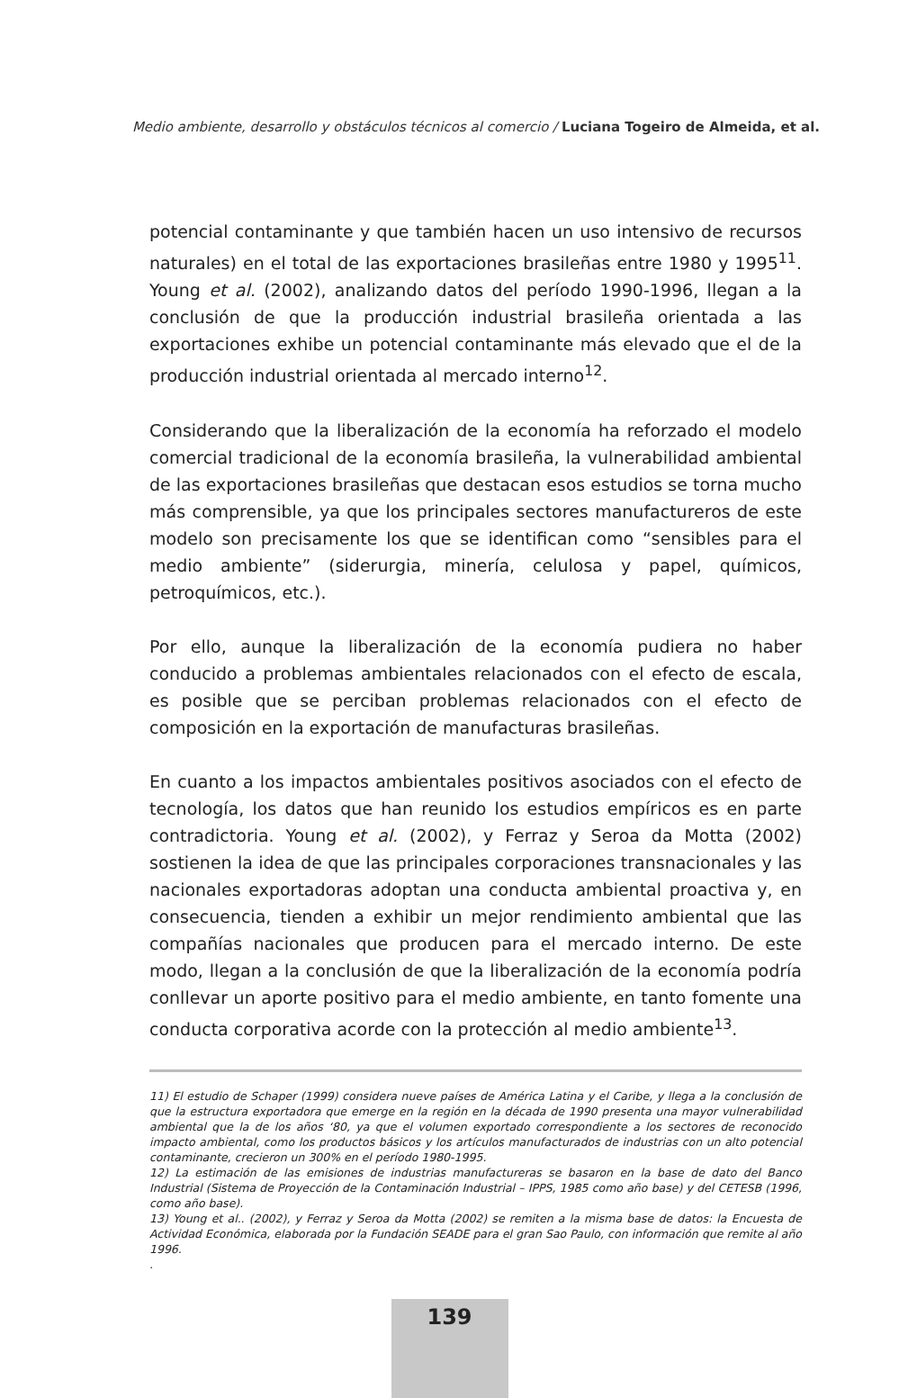Medio ambiente, desarrollo y obstáculos técnicos al comercio / Luciana Togeiro de Almeida, et al.
potencial contaminante y que también hacen un uso intensivo de recursos naturales) en el total de las exportaciones brasileñas entre 1980 y 1995<sup>11</sup>. Young et al. (2002), analizando datos del período 1990-1996, llegan a la conclusión de que la producción industrial brasileña orientada a las exportaciones exhibe un potencial contaminante más elevado que el de la producción industrial orientada al mercado interno<sup>12</sup>.
Considerando que la liberalización de la economía ha reforzado el modelo comercial tradicional de la economía brasileña, la vulnerabilidad ambiental de las exportaciones brasileñas que destacan esos estudios se torna mucho más comprensible, ya que los principales sectores manufactureros de este modelo son precisamente los que se identifican como “sensibles para el medio ambiente” (siderurgia, minería, celulosa y papel, químicos, petroquímicos, etc.).
Por ello, aunque la liberalización de la economía pudiera no haber conducido a problemas ambientales relacionados con el efecto de escala, es posible que se perciban problemas relacionados con el efecto de composición en la exportación de manufacturas brasileñas.
En cuanto a los impactos ambientales positivos asociados con el efecto de tecnología, los datos que han reunido los estudios empíricos es en parte contradictoria. Young et al. (2002), y Ferraz y Seroa da Motta (2002) sostienen la idea de que las principales corporaciones transnacionales y las nacionales exportadoras adoptan una conducta ambiental proactiva y, en consecuencia, tienden a exhibir un mejor rendimiento ambiental que las compañías nacionales que producen para el mercado interno. De este modo, llegan a la conclusión de que la liberalización de la economía podría conllevar un aporte positivo para el medio ambiente, en tanto fomente una conducta corporativa acorde con la protección al medio ambiente<sup>13</sup>.
11) El estudio de Schaper (1999) considera nueve países de América Latina y el Caribe, y llega a la conclusión de que la estructura exportadora que emerge en la región en la década de 1990 presenta una mayor vulnerabilidad ambiental que la de los años ‘80, ya que el volumen exportado correspondiente a los sectores de reconocido impacto ambiental, como los productos básicos y los artículos manufacturados de industrias con un alto potencial contaminante, crecieron un 300% en el período 1980-1995.
12) La estimación de las emisiones de industrias manufactureras se basaron en la base de dato del Banco Industrial (Sistema de Proyección de la Contaminación Industrial – IPPS, 1985 como año base) y del CETESB (1996, como año base).
13) Young et al.. (2002), y Ferraz y Seroa da Motta (2002) se remiten a la misma base de datos: la Encuesta de Actividad Económica, elaborada por la Fundación SEADE para el gran Sao Paulo, con información que remite al año 1996.
.
139